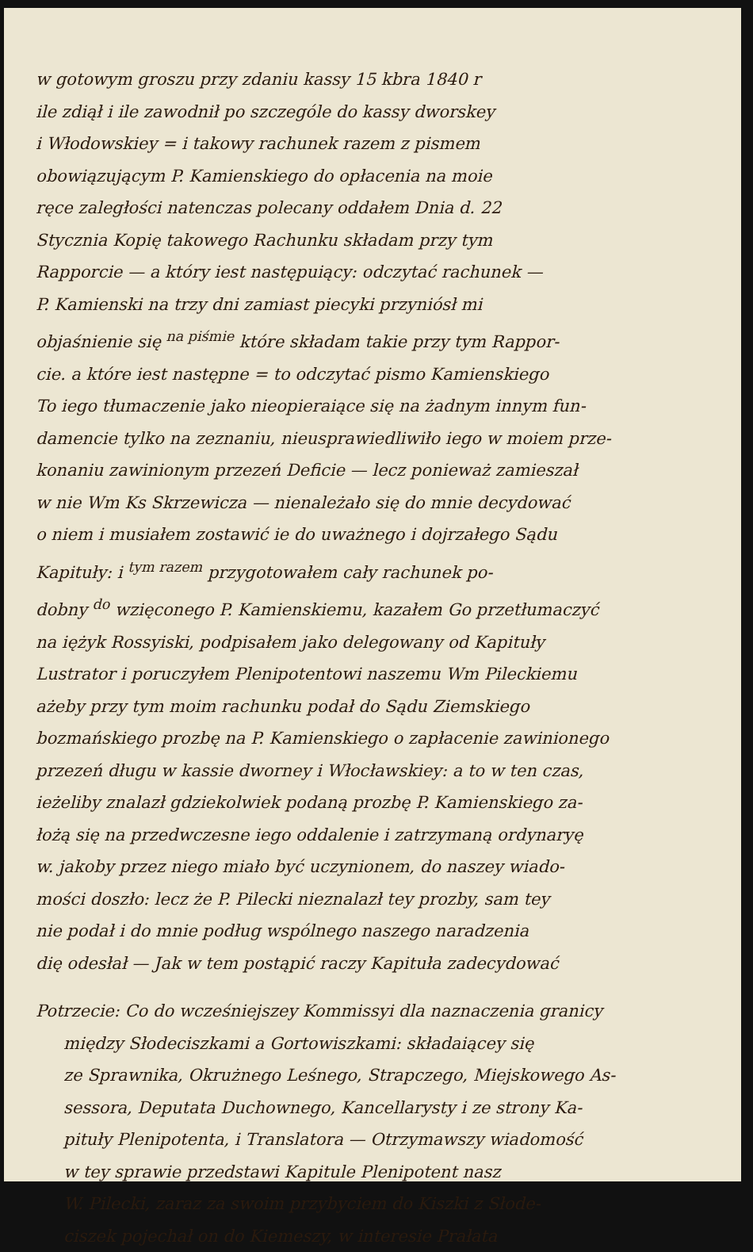w gotowym groszu przy zdaniu kassy 15 kbra 1840 r
ile zdiął i ile zawodnił po szczególe do kassy dworskey
i Włodowskiey = i takowy rachunek razem z pismem
obowiązującym P. Kamienskiego do opłacenia na moie
ręce zaległości natenczas polecany oddałem Dnia d. 22
Stycznia Kopię takowego Rachunku składam przy tym
Rapporcie — a który iest następuiący: odczytać rachunek —
P. Kamienski na trzy dni zamiast piecyki przyniósł mi
objaśnienie się <sup>na piśmie</sup> które składam takie przy tym Rappor-
cie. a które iest następne = to odczytać pismo Kamienskiego
To iego tłumaczenie jako nieopieraiące się na żadnym innym fun-
damencie tylko na zeznaniu, nieusprawiedliwiło iego w moiem prze-
konaniu zawinionym przezeń Deficie — lecz ponieważ zamieszał
w nie Wm Ks Skrzewicza — nienależało się do mnie decydować
o niem i musiałem zostawić ie do uważnego i dojrzałego Sądu
Kapituły: i <sup>tym razem</sup> przygotowałem cały rachunek po-
dobny <sup>do</sup> wzięconego P. Kamienskiemu, kazałem Go przetłumaczyć
na iężyk Rossyiski, podpisałem jako delegowany od Kapituły
Lustrator i poruczyłem Plenipotentowi naszemu Wm Pileckiemu
ażeby przy tym moim rachunku podał do Sądu Ziemskiego
bozmańskiego prozbę na P. Kamienskiego o zapłacenie zawinionego
przezeń długu w kassie dworney i Włocławskiey: a to w ten czas,
ieżeliby znalazł gdziekolwiek podaną prozbę P. Kamienskiego za-
łożą się na przedwczesne iego oddalenie i zatrzymaną ordynaryę
w. jakoby przez niego miało być uczynionem, do naszey wiado-
mości doszło: lecz że P. Pilecki nieznalazł tey prozby, sam tey
nie podał i do mnie podług wspólnego naszego naradzenia
dię odesłał — Jak w tem postąpić raczy Kapituła zadecydować
Potrzecie: Co do wcześniejszey Kommissyi dla naznaczenia granicy
między Słodeciszkami a Gortowiszkami: składaiącey się
ze Sprawnika, Okrużnego Leśnego, Strapczego, Miejskowego As-
sessora, Deputata Duchownego, Kancellarysty i ze strony Ka-
pituły Plenipotenta, i Translatora — Otrzymawszy wiadomość
w tey sprawie przedstawi Kapitule Plenipotent nasz
W. Pilecki, zaraz za swoim przybyciem do Kiszki z Słode-
ciszek pojechał on do Kiemeszy, w interesie Prałata